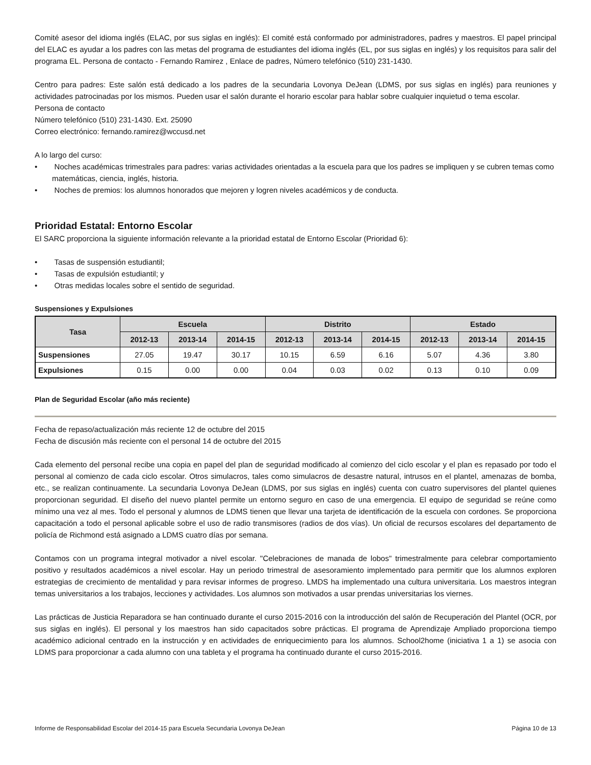Comité asesor del idioma inglés (ELAC, por sus siglas en inglés): El comité está conformado por administradores, padres y maestros. El papel principal del ELAC es ayudar a los padres con las metas del programa de estudiantes del idioma inglés (EL, por sus siglas en inglés) y los requisitos para salir del programa EL. Persona de contacto - Fernando Ramirez , Enlace de padres, Número telefónico (510) 231-1430.
Centro para padres: Este salón está dedicado a los padres de la secundaria Lovonya DeJean (LDMS, por sus siglas en inglés) para reuniones y actividades patrocinadas por los mismos. Pueden usar el salón durante el horario escolar para hablar sobre cualquier inquietud o tema escolar.
Persona de contacto
Número telefónico (510) 231-1430. Ext. 25090
Correo electrónico: fernando.ramirez@wccusd.net
A lo largo del curso:
• Noches académicas trimestrales para padres: varias actividades orientadas a la escuela para que los padres se impliquen y se cubren temas como matemáticas, ciencia, inglés, historia.
• Noches de premios: los alumnos honorados que mejoren y logren niveles académicos y de conducta.
Prioridad Estatal: Entorno Escolar
El SARC proporciona la siguiente información relevante a la prioridad estatal de Entorno Escolar (Prioridad 6):
• Tasas de suspensión estudiantil;
• Tasas de expulsión estudiantil; y
• Otras medidas locales sobre el sentido de seguridad.
Suspensiones y Expulsiones
| Tasa | Escuela | | | Distrito | | | Estado | | |
| --- | --- | --- | --- | --- | --- | --- | --- | --- | --- |
| | 2012-13 | 2013-14 | 2014-15 | 2012-13 | 2013-14 | 2014-15 | 2012-13 | 2013-14 | 2014-15 |
| Suspensiones | 27.05 | 19.47 | 30.17 | 10.15 | 6.59 | 6.16 | 5.07 | 4.36 | 3.80 |
| Expulsiones | 0.15 | 0.00 | 0.00 | 0.04 | 0.03 | 0.02 | 0.13 | 0.10 | 0.09 |
Plan de Seguridad Escolar (año más reciente)
Fecha de repaso/actualización más reciente 12 de octubre del 2015
Fecha de discusión más reciente con el personal 14 de octubre del 2015
Cada elemento del personal recibe una copia en papel del plan de seguridad modificado al comienzo del ciclo escolar y el plan es repasado por todo el personal al comienzo de cada ciclo escolar. Otros simulacros, tales como simulacros de desastre natural, intrusos en el plantel, amenazas de bomba, etc., se realizan continuamente. La secundaria Lovonya DeJean (LDMS, por sus siglas en inglés) cuenta con cuatro supervisores del plantel quienes proporcionan seguridad. El diseño del nuevo plantel permite un entorno seguro en caso de una emergencia. El equipo de seguridad se reúne como mínimo una vez al mes. Todo el personal y alumnos de LDMS tienen que llevar una tarjeta de identificación de la escuela con cordones. Se proporciona capacitación a todo el personal aplicable sobre el uso de radio transmisores (radios de dos vías). Un oficial de recursos escolares del departamento de policía de Richmond está asignado a LDMS cuatro días por semana.
Contamos con un programa integral motivador a nivel escolar. "Celebraciones de manada de lobos" trimestralmente para celebrar comportamiento positivo y resultados académicos a nivel escolar. Hay un periodo trimestral de asesoramiento implementado para permitir que los alumnos exploren estrategias de crecimiento de mentalidad y para revisar informes de progreso. LMDS ha implementado una cultura universitaria. Los maestros integran temas universitarios a los trabajos, lecciones y actividades. Los alumnos son motivados a usar prendas universitarias los viernes.
Las prácticas de Justicia Reparadora se han continuado durante el curso 2015-2016 con la introducción del salón de Recuperación del Plantel (OCR, por sus siglas en inglés). El personal y los maestros han sido capacitados sobre prácticas. El programa de Aprendizaje Ampliado proporciona tiempo académico adicional centrado en la instrucción y en actividades de enriquecimiento para los alumnos. School2home (iniciativa 1 a 1) se asocia con LDMS para proporcionar a cada alumno con una tableta y el programa ha continuado durante el curso 2015-2016.
Informe de Responsabilidad Escolar del 2014-15 para Escuela Secundaria Lovonya DeJean Página 10 de 13